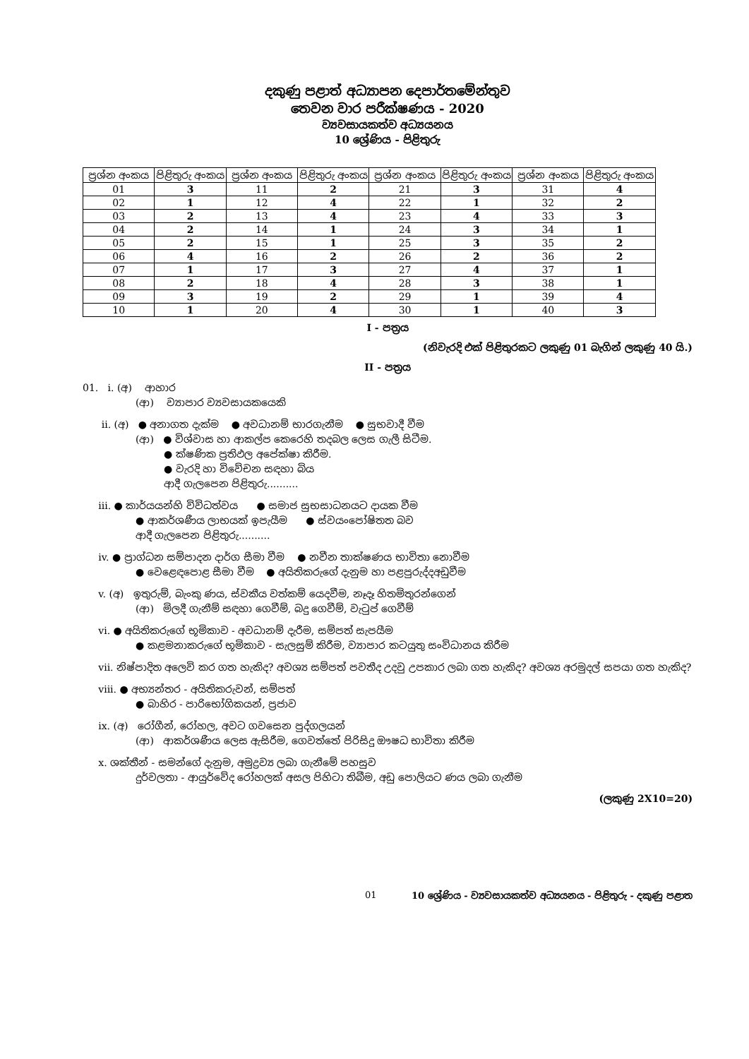දකුණු පළාත් අධ්‍යාපන දෙපාර්තමේන්තුව
තෙවන වාර පරීක්ෂණය - 2020
ව්‍යවසායකත්ව අධ්‍යයනය
10 ශ්‍රේණිය - පිළිතුරු
| ප්‍රශ්න අංකය | පිළිතුරු අංකය | ප්‍රශ්න අංකය | පිළිතුරු අංකය | ප්‍රශ්න අංකය | පිළිතුරු අංකය | ප්‍රශ්න අංකය | පිළිතුරු අංකය |
| --- | --- | --- | --- | --- | --- | --- | --- |
| 01 | 3 | 11 | 2 | 21 | 3 | 31 | 4 |
| 02 | 1 | 12 | 4 | 22 | 1 | 32 | 2 |
| 03 | 2 | 13 | 4 | 23 | 4 | 33 | 3 |
| 04 | 2 | 14 | 1 | 24 | 3 | 34 | 1 |
| 05 | 2 | 15 | 1 | 25 | 3 | 35 | 2 |
| 06 | 4 | 16 | 2 | 26 | 2 | 36 | 2 |
| 07 | 1 | 17 | 3 | 27 | 4 | 37 | 1 |
| 08 | 2 | 18 | 4 | 28 | 3 | 38 | 1 |
| 09 | 3 | 19 | 2 | 29 | 1 | 39 | 4 |
| 10 | 1 | 20 | 4 | 30 | 1 | 40 | 3 |
I - පත්‍රය
(නිවැරදි එක් පිළිතුරකට ලකුණු 01 බැගින් ලකුණු 40 යි.)
II - පත්‍රය
01. i. (අ) ආහාර
(ආ) ව්‍යාපාර ව්‍යවසායකයෙකි
ii. (අ) ● අනාගත දැක්ම ● අවධානම් භාරගැනීම ● සුභවාදී වීම
(ආ) ● විශ්වාස හා ආකල්ප කෙරෙහි තදබල ලෙස ගැලී සිටීම.
● ක්ෂණික ප්‍රතිඵල අපේක්ෂා කිරීම.
● වැරදි හා විවේචන සඳහා බිය
ආදී ගැලපෙන පිළිතුරු..........
iii. ● කාර්යයන්හි විවිධත්වය ● සමාජ සුභසාධනයට දායක වීම
● ආකර්ශණීය ලාභයක් ඉපැයීම ● ස්වයංපෝෂිතත බව
ආදී ගැලපෙන පිළිතුරු..........
iv. ● ප්‍රාග්ධන සම්පාදන දාර්ග සීමා වීම ● නවීන තාක්ෂණය භාවිතා නොවීම
● වෙළෙඳපොළ සීමා වීම ● අයිතිකරුගේ දැනුම හා පළපුරුද්දඅඩුවීම
v. (අ) ඉතුරුම්, බැංකු ණය, ස්වකීය වත්කම් යෙදවීම, නෑදෑ හිතමිතුරන්ගෙන්
(ආ) මිලදී ගැනීම් සඳහා ගෙවීම්, බදු ගෙවීම්, වැටුප් ගෙවීම්
vi. ● අයිතිකරුගේ භූමිකාව - අවධානම් දැරීම, සම්පත් සැපයීම
● කළමනාකරුගේ භූමිකාව - සැලසුම් කිරීම, ව්‍යාපාර කටයුතු සංවිධානය කිරීම
vii. නිෂ්පාදිත අලෙවි කර ගත හැකිද? අවශ්‍ය සම්පත් පවතීද උදවු උපකාර ලබා ගත හැකිද? අවශ්‍ය අරමුදල් සපයා ගත හැකිද?
viii. ● අභ්‍යන්තර - අයිතිකරුවන්, සම්පත්
● බාහිර - පාරිභෝගිකයන්, ප්‍රජාව
ix. (අ) රෝගීන්, රෝහල, අවට ගවසෙන පුද්ගලයන්
(ආ) ආකර්ශණීය ලෙස ඇසිරීම, ගෙවත්තේ පිරිසිදු ඖෂධ භාවිතා කිරීම
x. ශක්තීන් - සමන්ගේ දැනුම, අමුද්‍රව්‍ය ලබා ගැනීමේ පහසුව
දුර්වලතා - ආයුර්වේද රෝහලක් අසල පිහිටා තිබීම, අඩු පොලියට ණය ලබා ගැනීම
(ලකුණු 2X10=20)
01 10 ශ්‍රේණිය - ව්‍යවසායකත්ව අධ්‍යයනය - පිළිතුරු - දකුණු පළාත